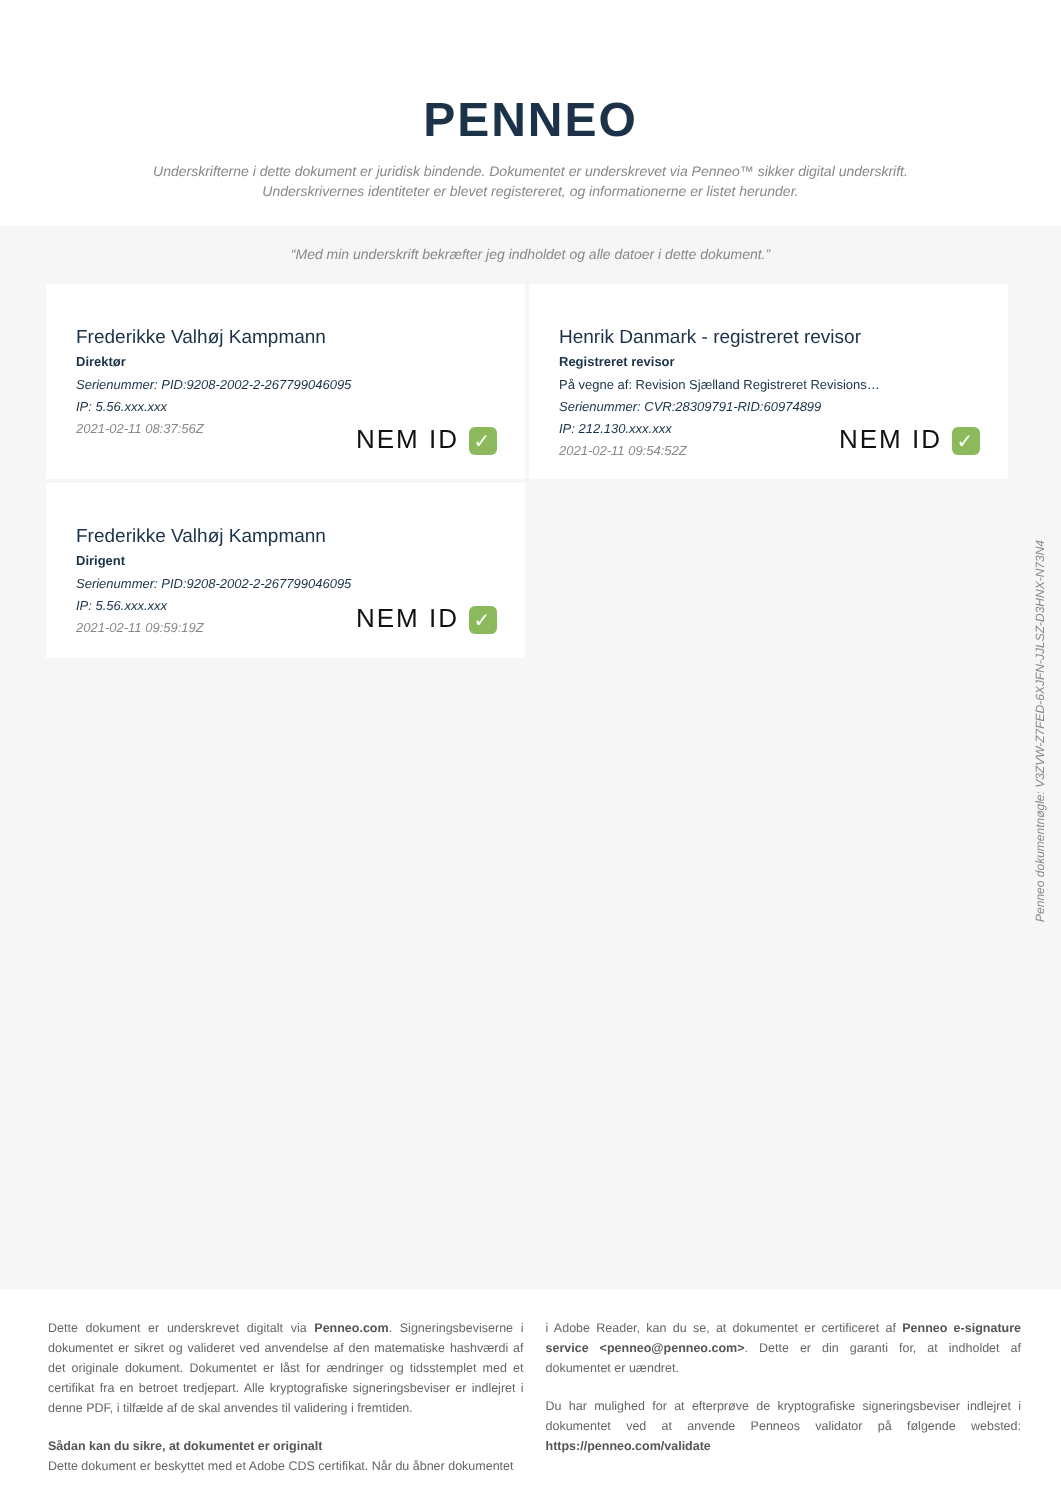PENNEO
Underskrifterne i dette dokument er juridisk bindende. Dokumentet er underskrevet via Penneo™ sikker digital underskrift.
Underskrivernes identiteter er blevet registereret, og informationerne er listet herunder.
“Med min underskrift bekræfter jeg indholdet og alle datoer i dette dokument.”
Frederikke Valhøj Kampmann
Direktør
Serienummer: PID:9208-2002-2-267799046095
IP: 5.56.xxx.xxx
2021-02-11 08:37:56Z
NEM ID ✓
Henrik Danmark - registreret revisor
Registreret revisor
På vegne af: Revision Sjælland Registreret Revisions…
Serienummer: CVR:28309791-RID:60974899
IP: 212.130.xxx.xxx
2021-02-11 09:54:52Z
NEM ID ✓
Frederikke Valhøj Kampmann
Dirigent
Serienummer: PID:9208-2002-2-267799046095
IP: 5.56.xxx.xxx
2021-02-11 09:59:19Z
NEM ID ✓
Penneo dokumentnøgle: V3ZVW-Z7FED-6XJFN-JJLSZ-D3HNX-N73N4
Dette dokument er underskrevet digitalt via Penneo.com. Signeringsbeviserne i dokumentet er sikret og valideret ved anvendelse af den matematiske hashværdi af det originale dokument. Dokumentet er låst for ændringer og tidsstemplet med et certifikat fra en betroet tredjepart. Alle kryptografiske signeringsbeviser er indlejret i denne PDF, i tilfælde af de skal anvendes til validering i fremtiden.
Sådan kan du sikre, at dokumentet er originalt
Dette dokument er beskyttet med et Adobe CDS certifikat. Når du åbner dokumentet
i Adobe Reader, kan du se, at dokumentet er certificeret af Penneo e-signature service <penneo@penneo.com>. Dette er din garanti for, at indholdet af dokumentet er uændret.
Du har mulighed for at efterprøve de kryptografiske signeringsbeviser indlejret i dokumentet ved at anvende Penneos validator på følgende websted: https://penneo.com/validate